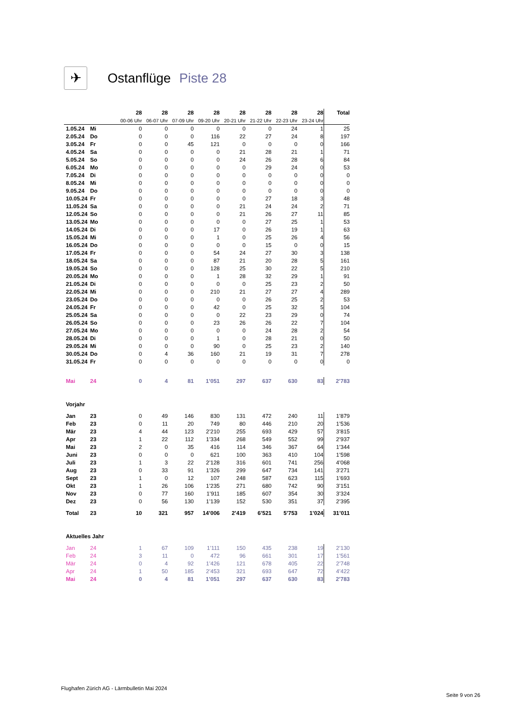✈
Ostanflüge Piste 28
| | | 28 | 28 | 28 | 28 | 28 | 28 | 28 | 28 | Total |
| | | 00-06 Uhr | 06-07 Uhr | 07-09 Uhr | 09-20 Uhr | 20-21 Uhr | 21-22 Uhr | 22-23 Uhr | 23-24 Uhr | |
| 1.05.24 | Mi | 0 | 0 | 0 | 0 | 0 | 0 | 24 | 1 | 25 |
| 2.05.24 | Do | 0 | 0 | 0 | 116 | 22 | 27 | 24 | 8 | 197 |
| 3.05.24 | Fr | 0 | 0 | 45 | 121 | 0 | 0 | 0 | 0 | 166 |
| 4.05.24 | Sa | 0 | 0 | 0 | 0 | 21 | 28 | 21 | 1 | 71 |
| 5.05.24 | So | 0 | 0 | 0 | 0 | 24 | 26 | 28 | 6 | 84 |
| 6.05.24 | Mo | 0 | 0 | 0 | 0 | 0 | 29 | 24 | 0 | 53 |
| 7.05.24 | Di | 0 | 0 | 0 | 0 | 0 | 0 | 0 | 0 | 0 |
| 8.05.24 | Mi | 0 | 0 | 0 | 0 | 0 | 0 | 0 | 0 | 0 |
| 9.05.24 | Do | 0 | 0 | 0 | 0 | 0 | 0 | 0 | 0 | 0 |
| 10.05.24 | Fr | 0 | 0 | 0 | 0 | 0 | 27 | 18 | 3 | 48 |
| 11.05.24 | Sa | 0 | 0 | 0 | 0 | 21 | 24 | 24 | 2 | 71 |
| 12.05.24 | So | 0 | 0 | 0 | 0 | 21 | 26 | 27 | 11 | 85 |
| 13.05.24 | Mo | 0 | 0 | 0 | 0 | 0 | 27 | 25 | 1 | 53 |
| 14.05.24 | Di | 0 | 0 | 0 | 17 | 0 | 26 | 19 | 1 | 63 |
| 15.05.24 | Mi | 0 | 0 | 0 | 1 | 0 | 25 | 26 | 4 | 56 |
| 16.05.24 | Do | 0 | 0 | 0 | 0 | 0 | 15 | 0 | 0 | 15 |
| 17.05.24 | Fr | 0 | 0 | 0 | 54 | 24 | 27 | 30 | 3 | 138 |
| 18.05.24 | Sa | 0 | 0 | 0 | 87 | 21 | 20 | 28 | 5 | 161 |
| 19.05.24 | So | 0 | 0 | 0 | 128 | 25 | 30 | 22 | 5 | 210 |
| 20.05.24 | Mo | 0 | 0 | 0 | 1 | 28 | 32 | 29 | 1 | 91 |
| 21.05.24 | Di | 0 | 0 | 0 | 0 | 0 | 25 | 23 | 2 | 50 |
| 22.05.24 | Mi | 0 | 0 | 0 | 210 | 21 | 27 | 27 | 4 | 289 |
| 23.05.24 | Do | 0 | 0 | 0 | 0 | 0 | 26 | 25 | 2 | 53 |
| 24.05.24 | Fr | 0 | 0 | 0 | 42 | 0 | 25 | 32 | 5 | 104 |
| 25.05.24 | Sa | 0 | 0 | 0 | 0 | 22 | 23 | 29 | 0 | 74 |
| 26.05.24 | So | 0 | 0 | 0 | 23 | 26 | 26 | 22 | 7 | 104 |
| 27.05.24 | Mo | 0 | 0 | 0 | 0 | 0 | 24 | 28 | 2 | 54 |
| 28.05.24 | Di | 0 | 0 | 0 | 1 | 0 | 28 | 21 | 0 | 50 |
| 29.05.24 | Mi | 0 | 0 | 0 | 90 | 0 | 25 | 23 | 2 | 140 |
| 30.05.24 | Do | 0 | 4 | 36 | 160 | 21 | 19 | 31 | 7 | 278 |
| 31.05.24 | Fr | 0 | 0 | 0 | 0 | 0 | 0 | 0 | 0 | 0 |
| Mai | 24 | 0 | 4 | 81 | 1’051 | 297 | 637 | 630 | 83 | 2’783 |
| Vorjahr | | | | | | | | | | |
| Jan | 23 | 0 | 49 | 146 | 830 | 131 | 472 | 240 | 11 | 1’879 |
| Feb | 23 | 0 | 11 | 20 | 749 | 80 | 446 | 210 | 20 | 1’536 |
| Mär | 23 | 4 | 44 | 123 | 2’210 | 255 | 693 | 429 | 57 | 3’815 |
| Apr | 23 | 1 | 22 | 112 | 1’334 | 268 | 549 | 552 | 99 | 2’937 |
| Mai | 23 | 2 | 0 | 35 | 416 | 114 | 346 | 367 | 64 | 1’344 |
| Juni | 23 | 0 | 0 | 0 | 621 | 100 | 363 | 410 | 104 | 1’598 |
| Juli | 23 | 1 | 3 | 22 | 2’128 | 316 | 601 | 741 | 256 | 4’068 |
| Aug | 23 | 0 | 33 | 91 | 1’326 | 299 | 647 | 734 | 141 | 3’271 |
| Sept | 23 | 1 | 0 | 12 | 107 | 248 | 587 | 623 | 115 | 1’693 |
| Okt | 23 | 1 | 26 | 106 | 1’235 | 271 | 680 | 742 | 90 | 3’151 |
| Nov | 23 | 0 | 77 | 160 | 1’911 | 185 | 607 | 354 | 30 | 3’324 |
| Dez | 23 | 0 | 56 | 130 | 1’139 | 152 | 530 | 351 | 37 | 2’395 |
| Total | 23 | 10 | 321 | 957 | 14’006 | 2’419 | 6’521 | 5’753 | 1’024 | 31’011 |
| Aktuelles Jahr | | | | | | | | | | |
| Jan | 24 | 1 | 67 | 109 | 1’111 | 150 | 435 | 238 | 19 | 2’130 |
| Feb | 24 | 3 | 11 | 0 | 472 | 96 | 661 | 301 | 17 | 1’561 |
| Mär | 24 | 0 | 4 | 92 | 1’426 | 121 | 678 | 405 | 22 | 2’748 |
| Apr | 24 | 1 | 50 | 185 | 2’453 | 321 | 693 | 647 | 72 | 4’422 |
| Mai | 24 | 0 | 4 | 81 | 1’051 | 297 | 637 | 630 | 83 | 2’783 |
Flughafen Zürich AG - Lärmbulletin Mai 2024
Seite 9 von 26